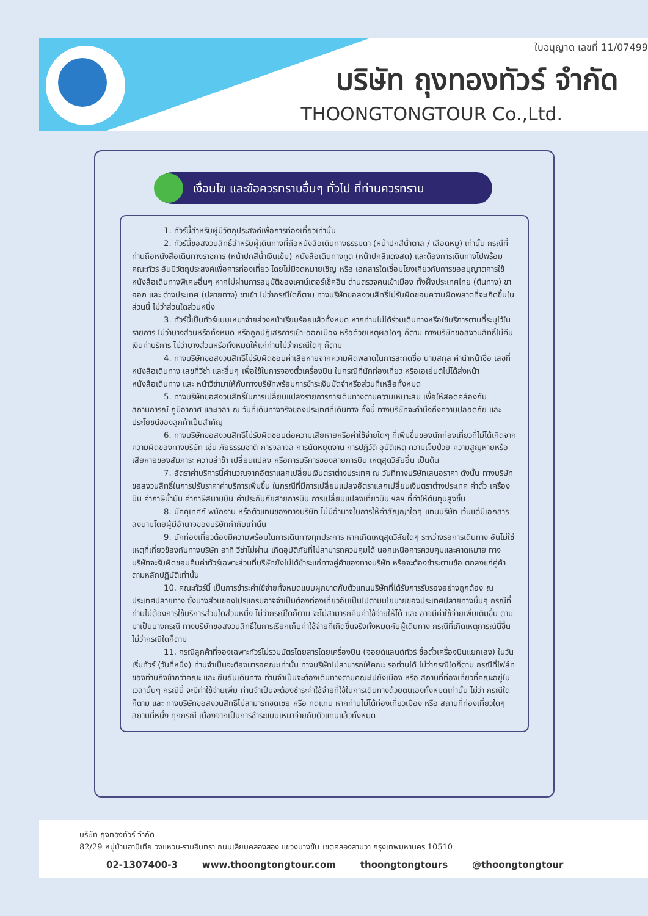ใบอนุญาต เลขที่ 11/07499
บริษัท ถุงทองทัวร์ จำกัด
THOONGTONGTOUR Co.,Ltd.
เงื่อนไข และข้อควรทราบอื่นๆ ทั่วไป ที่ท่านควรทราบ
1. ทัวร์นี้สำหรับผู้มีวัตถุประสงค์เพื่อการท่องเที่ยวเท่านั้น
2. ทัวร์นี้ขอสงวนสิทธิ์สำหรับผู้เดินทางที่ถือหนังสือเดินทางธรรมดา (หน้าปกสีน้ำตาล / เลือดหมู) เท่านั้น กรณีที่ท่านถือหนังสือเดินทางราชการ (หน้าปกสีน้ำเงินเข้ม) หนังสือเดินทางทูต (หน้าปกสีแดงสด) และต้องการเดินทางไปพร้อมคณะทัวร์ อันมีวัตถุประสงค์เพื่อการท่องเที่ยว โดยไม่มีจดหมายเชิญ หรือ เอกสารใดเชื่อมโยงเกี่ยวกับการขออนุญาตการใช้หนังสือเดินทางพิเศษอื่นๆ หากไม่ผ่านการอนุมัติของเคาน์เตอร์เช็คอิน ด่านตรวจคนเข้าเมือง ทั้งฝั่งประเทศไทย (ต้นทาง) ขาออก และ ต่างประเทศ (ปลายทาง) ขาเข้า ไม่ว่ากรณีใดก็ตาม ทางบริษัทขอสงวนสิทธิ์ไม่รับผิดชอบความผิดพลาดที่จะเกิดขึ้นในส่วนนี้ ไม่ว่าส่วนใดส่วนหนึ่ง
3. ทัวร์นี้เป็นทัวร์แบบเหมาจ่ายล่วงหน้าเรียบร้อยแล้วทั้งหมด หากท่านไม่ได้ร่วมเดินทางหรือใช้บริการตามที่ระบุไว้ในรายการ ไม่ว่าบางส่วนหรือทั้งหมด หรือถูกปฏิเสธการเข้า-ออกเมือง หรือด้วยเหตุผลใดๆ ก็ตาม ทางบริษัทขอสงวนสิทธิ์ไม่คืนเงินค่าบริการ ไม่ว่าบางส่วนหรือทั้งหมดให้แก่ท่านไม่ว่ากรณีใดๆ ก็ตาม
4. ทางบริษัทขอสงวนสิทธิ์ไม่รับผิดชอบค่าเสียหายจากความผิดพลาดในการสะกดชื่อ นามสกุล คำนำหน้าชื่อ เลขที่หนังสือเดินทาง เลขที่วีซ่า และอื่นๆ เพื่อใช้ในการจองตั๋วเครื่องบิน ในกรณีที่นักท่องเที่ยว หรือเอเย่นต์ไม่ได้ส่งหน้าหนังสือเดินทาง และ หน้าวีซ่ามาให้กับทางบริษัทพร้อมการชำระเงินมัดจำหรือส่วนที่เหลือทั้งหมด
5. ทางบริษัทขอสงวนสิทธิ์ในการเปลี่ยนแปลงรายการการเดินทางตามความเหมาะสม เพื่อให้สอดคล้องกับ สถานการณ์ ภูมิอากาศ และเวลา ณ วันที่เดินทางจริงของประเทศที่เดินทาง ทั้งนี้ ทางบริษัทจะคำนึงถึงความปลอดภัย และ ประโยชน์ของลูกค้าเป็นสำคัญ
6. ทางบริษัทขอสงวนสิทธิ์ไม่รับผิดชอบต่อความเสียหายหรือค่าใช้จ่ายใดๆ ที่เพิ่มขึ้นของนักท่องเที่ยวที่ไม่ได้เกิดจากความผิดของทางบริษัท เช่น ภัยธรรมชาติ การจลาจล การนัดหยุดงาน การปฏิวัติ อุบัติเหตุ ความเจ็บป่วย ความสูญหายหรือเสียหายของสัมภาระ ความล่าช้า เปลี่ยนแปลง หรือการบริการของสายการบิน เหตุสุดวิสัยอื่น เป็นต้น
7. อัตราค่าบริการนี้คำนวณจากอัตราแลกเปลี่ยนเงินตราต่างประเทศ ณ วันที่ทางบริษัทเสนอราคา ดังนั้น ทางบริษัทขอสงวนสิทธิ์ในการปรับราคาค่าบริการเพิ่มขึ้น ในกรณีที่มีการเปลี่ยนแปลงอัตราแลกเปลี่ยนเงินตราต่างประเทศ ค่าตั๋ว เครื่องบิน ค่าภาษีน้ำมัน ค่าภาษีสนามบิน ค่าประกันภัยสายการบิน การเปลี่ยนแปลงเที่ยวบิน ฯลฯ ที่ทำให้ต้นทุนสูงขึ้น
8. มัคคุเทศก์ พนักงาน หรือตัวแทนของทางบริษัท ไม่มีอำนาจในการให้คำสัญญาใดๆ แทนบริษัท เว้นแต่มีเอกสารลงนามโดยผู้มีอำนาจของบริษัทกำกับเท่านั้น
9. นักท่องเที่ยวต้องมีความพร้อมในการเดินทางทุกประการ หากเกิดเหตุสุดวิสัยใดๆ ระหว่างรอการเดินทาง อันไม่ใช่เหตุที่เกี่ยวข้องกับทางบริษัท อาทิ วีซ่าไม่ผ่าน เกิดอุบัติภัยที่ไม่สามารถควบคุมได้ นอกเหนือการควบคุมและคาดหมาย ทางบริษัทจะรับผิดชอบคืนค่าทัวร์เฉพาะส่วนที่บริษัทยังไม่ได้ชำระแก่ทางคู่ค้าของทางบริษัท หรือจะต้องชำระตามข้อ ตกลงแก่คู่ค้าตามหลักปฏิบัติเท่านั้น
10. คณะทัวร์นี้ เป็นการชำระค่าใช้จ่ายทั้งหมดแบบผูกขาดกับตัวแทนบริษัทที่ได้รับการรับรองอย่างถูกต้อง ณ ประเทศปลายทาง ซึ่งบางส่วนของโปรแกรมอาจจำเป็นต้องท่องเที่ยวอันเป็นไปตามนโยบายของประเทศปลายทางนั้นๆ กรณีที่ท่านไม่ต้องการใช้บริการส่วนใดส่วนหนึ่ง ไม่ว่ากรณีใดก็ตาม จะไม่สามารถคืนค่าใช้จ่ายให้ได้ และ อาจมีค่าใช้จ่ายเพิ่มเติมขึ้น ตามมาเป็นบางกรณี ทางบริษัทขอสงวนสิทธิ์ในการเรียกเก็บค่าใช้จ่ายที่เกิดขึ้นจริงทั้งหมดกับผู้เดินทาง กรณีที่เกิดเหตุการณ์นี้ขึ้น ไม่ว่ากรณีใดก็ตาม
11. กรณีลูกค้าที่จองเฉพาะทัวร์ไม่รวมบัตรโดยสารโดยเครื่องบิน (จอยด์แลนด์ทัวร์ ซื้อตั๋วเครื่องบินแยกเอง) ในวันเริ่มทัวร์ (วันที่หนึ่ง) ท่านจำเป็นจะต้องมารอคณะเท่านั้น ทางบริษัทไม่สามารถให้คณะ รอท่านได้ ไม่ว่ากรณีใดก็ตาม กรณีที่ไฟล์ทของท่านถึงช้ากว่าคณะ และ ยืนยันเดินทาง ท่านจำเป็นจะต้องเดินทางตามคณะไปยังเมือง หรือ สถานที่ท่องเที่ยวที่คณะอยู่ในเวลานั้นๆ กรณีนี้ จะมีค่าใช้จ่ายเพิ่ม ท่านจำเป็นจะต้องชำระค่าใช้จ่ายที่ใช้ในการเดินทางด้วยตนเองทั้งหมดเท่านั้น ไม่ว่า กรณีใดก็ตาม และ ทางบริษัทขอสงวนสิทธิ์ไม่สามารถชดเชย หรือ ทดแทน หากท่านไม่ได้ท่องเที่ยวเมือง หรือ สถานที่ท่องเที่ยวใดๆ สถานที่หนึ่ง ทุกกรณี เนื่องจากเป็นการชำระแบบเหมาจ่ายกับตัวแทนแล้วทั้งหมด
บริษัท ถุงทองทัวร์ จำกัด
82/29 หมู่บ้านฮาบิเทีย วงแหวน-รามอินทรา ถนนเลียบคลองสอง แขวงบางชัน เขตคลองสามวา กรุงเทพมหานคร 10510
02-1307400-3 www.thoongtongtour.com thoongtongtours @thoongtongtour